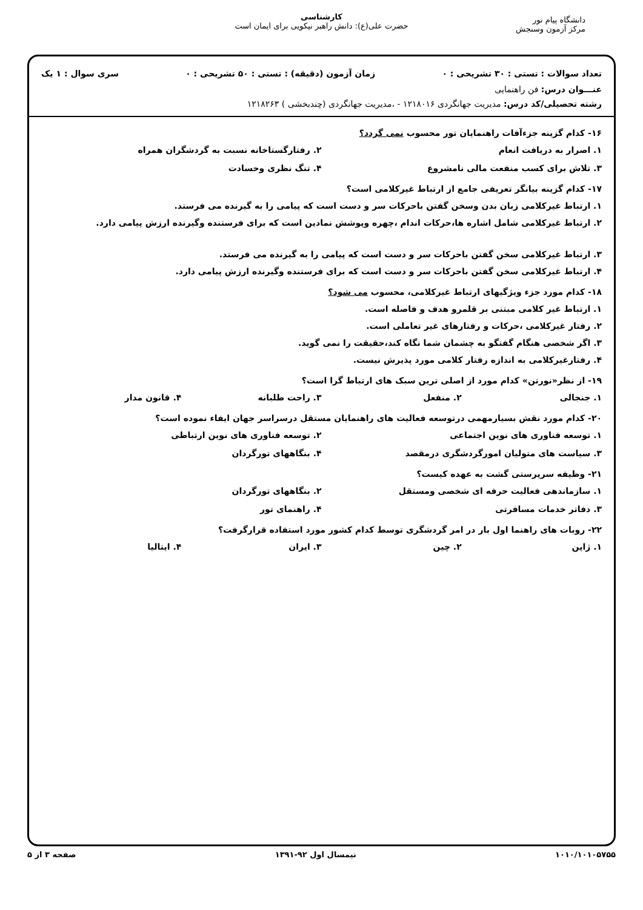دانشگاه پیام نور
مرکز آزمون وسنجش
کارشناسی
حضرت علی(ع): دانش راهبر نیکویی برای ایمان است
تعداد سوالات : تستی : ۳۰ تشریحی : ۰ زمان آزمون (دقیقه) : تستی : ۵۰ تشریحی : ۰ سری سوال : ۱ یک
عنـــوان درس: فن راهنمایی
رشته تحصیلی/کد درس: مدیریت جهانگردی ۱۲۱۸۰۱۶ - ،مدیریت جهانگردی (چندبخشی ) ۱۲۱۸۲۶۳
۱۶- کدام گزینه جزءآفات راهنمایان تور محسوب نمی گردد؟
۱. اصرار به دریافت انعام ۲. رفتارگستاخانه نسبت به گردشگران همراه
۳. تلاش برای کسب منفعت مالی نامشروع ۴. تنگ نظری وحسادت
۱۷- کدام گزینه بیانگر تعریفی جامع از ارتباط غیرکلامی است؟
۱. ارتباط غیرکلامی زبان بدن وسخن گفتن باحرکات سر و دست است که پیامی را به گیرنده می فرستد.
۲. ارتباط غیرکلامی شامل اشاره ها،حرکات اندام ،چهره وپوشش نمادین است که برای فرستنده وگیرنده ارزش پیامی دارد.
۳. ارتباط غیرکلامی سخن گفتن باحرکات سر و دست است که پیامی را به گیرنده می فرستد.
۴. ارتباط غیرکلامی سخن گفتن باحرکات سر و دست است که برای فرستنده وگیرنده ارزش پیامی دارد.
۱۸- کدام مورد جزء ویژگیهای ارتباط غیرکلامی، محسوب می شود؟
۱. ارتباط غیر کلامی مبتنی بر قلمرو هدف و فاصله است.
۲. رفتار غیرکلامی ،حرکات و رفتارهای غیر تعاملی است.
۳. اگر شخصی هنگام گفتگو به چشمان شما نگاه کند،حقیقت را نمی گوید.
۴. رفتارغیرکلامی به اندازه رفتار کلامی مورد پذیرش نیست.
۱۹- از نظر«نورتن» کدام مورد از اصلی ترین سبک های ارتباط گرا است؟
۱. جنجالی ۲. منفعل ۳. راحت طلبانه ۴. قانون مدار
۲۰- کدام مورد نقش بسیارمهمی درتوسعه فعالیت های راهنمایان مستقل درسراسر جهان ایفاء نموده است؟
۱. توسعه فناوری های نوین اجتماعی ۲. توسعه فناوری های نوین ارتباطی
۳. سیاست های متولیان امورگردشگری درمقصد ۴. بنگاههای تورگردان
۲۱- وظیفه سرپرستی گشت به عهده کیست؟
۱. سازماندهی فعالیت حرفه ای شخصی ومستقل ۲. بنگاههای تورگردان
۳. دفاتر خدمات مسافرتی ۴. راهنمای تور
۲۲- روبات های راهنما اول بار در امر گردشگری توسط کدام کشور مورد استفاده قرارگرفت؟
۱. ژاپن ۲. چین ۳. ایران ۴. ایتالیا
۱۰۱۰/۱۰۱۰۵۷۵۵ نیمسال اول ۹۲-۱۳۹۱ صفحه ۳ از ۵